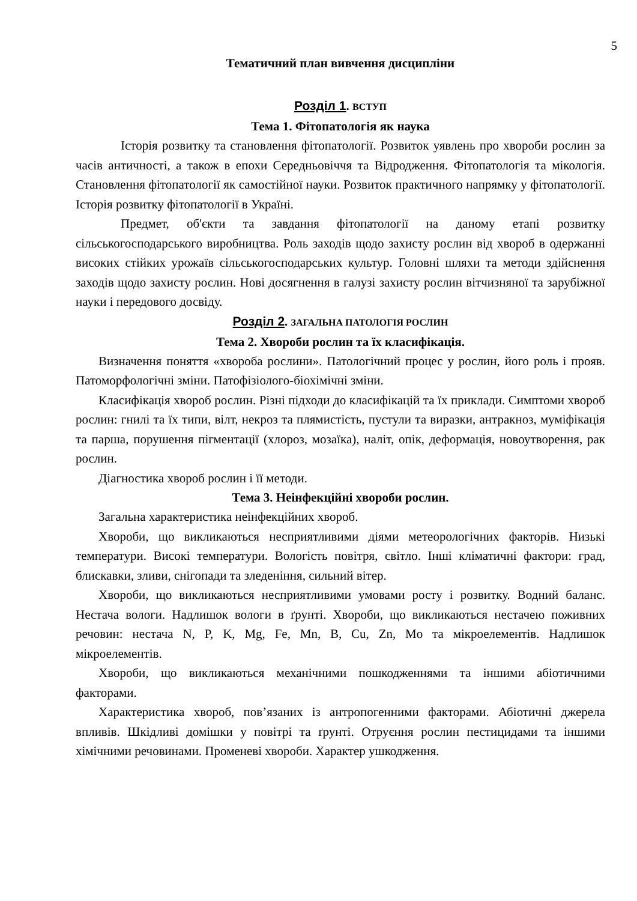5
Тематичний план вивчення дисципліни
Розділ 1. ВСТУП
Тема 1. Фітопатологія як наука
Історія розвитку та становлення фітопатології. Розвиток уявлень про хвороби рослин за часів античності, а також в епохи Середньовіччя та Відродження. Фітопатологія та мікологія. Становлення фітопатології як самостійної науки. Розвиток практичного напрямку у фітопатології. Історія розвитку фітопатології в Україні.
Предмет, об'єкти та завдання фітопатології на даному етапі розвитку сільськогосподарського виробництва. Роль заходів щодо захисту рослин від хвороб в одержанні високих стійких урожаїв сільськогосподарських культур. Головні шляхи та методи здійснення заходів щодо захисту рослин. Нові досягнення в галузі захисту рослин вітчизняної та зарубіжної науки і передового досвіду.
Розділ 2. ЗАГАЛЬНА ПАТОЛОГІЯ РОСЛИН
Тема 2. Хвороби рослин та їх класифікація.
Визначення поняття «хвороба рослини». Патологічний процес у рослин, його роль і прояв. Патоморфологічні зміни. Патофізіолого-біохімічні зміни.
Класифікація хвороб рослин. Різні підходи до класифікацій та їх приклади. Симптоми хвороб рослин: гнилі та їх типи, вілт, некроз та плямистість, пустули та виразки, антракноз, муміфікація та парша, порушення пігментації (хлороз, мозаїка), наліт, опік, деформація, новоутворення, рак рослин.
Діагностика хвороб рослин і її методи.
Тема 3. Неінфекційні хвороби рослин.
Загальна характеристика неінфекційних хвороб.
Хвороби, що викликаються несприятливими діями метеорологічних факторів. Низькі температури. Високі температури. Вологість повітря, світло. Інші кліматичні фактори: град, блискавки, зливи, снігопади та зледеніння, сильний вітер.
Хвороби, що викликаються несприятливими умовами росту і розвитку. Водний баланс. Нестача вологи. Надлишок вологи в ґрунті. Хвороби, що викликаються нестачею поживних речовин: нестача N, P, K, Mg, Fe, Mn, B, Cu, Zn, Mo та мікроелементів. Надлишок мікроелементів.
Хвороби, що викликаються механічними пошкодженнями та іншими абіотичними факторами.
Характеристика хвороб, пов’язаних із антропогенними факторами. Абіотичні джерела впливів. Шкідливі домішки у повітрі та ґрунті. Отруєння рослин пестицидами та іншими хімічними речовинами. Променеві хвороби. Характер ушкодження.